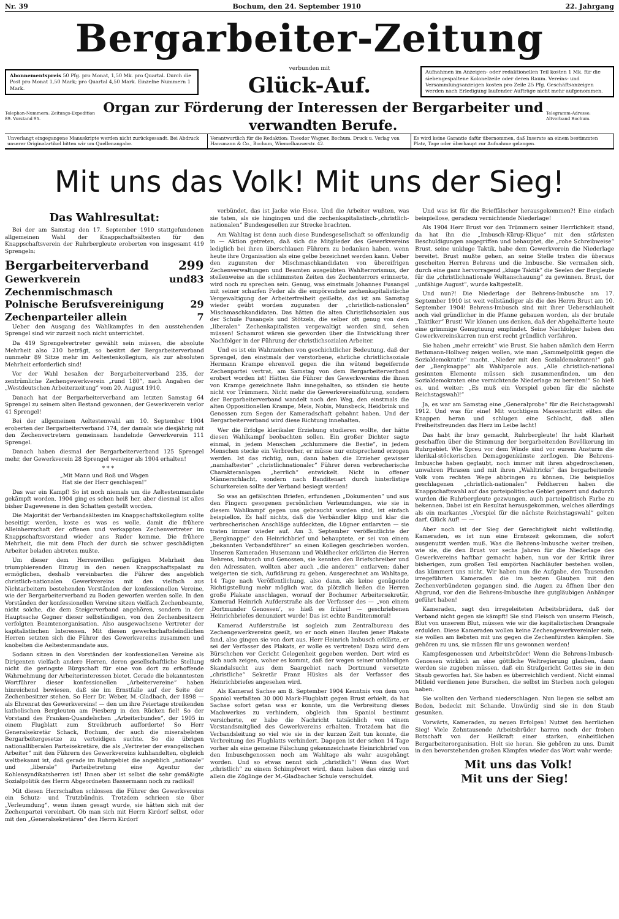Nr. 39 Bochum, den 24. September 1910 22. Jahrgang
Bergarbeiter-Zeitung
Abonnementspreis 50 Pfg. pro Monat, 1,50 Mk. pro Quartal. Durch die Post pro Monat 1,50 Mark; pro Quartal 4,50 Mark. Einzelne Nummern 1 Mark.
verbunden mit
Glück-Auf.
Aufnahmen im Anzeigen- oder redaktionellen Teil kosten 1 Mk. für die siebengespaltene Kolonelzeile oder deren Raum. Vereins- und Versammlungsanzeigen kosten pro Zeile 25 Pfg. Geschäftsanzeigen werden nach Erledigung laufender Aufträge nicht mehr aufgenommen.
Telephon-Nummern: Zeitungs-Expedition 89. Vorstand 95. Organ zur Förderung der Interessen der Bergarbeiter und verwandten Berufe. Telegramm-Adresse: Altverband Bochum.
Unverlangt eingegangene Manuskripte werden nicht zurückgesandt. Bei Abdruck unserer Originalartikel bitten wir um Quellenangabe.
Verantwortlich für die Redaktion: Theodor Wagner, Bochum. Druck u. Verlag von Hansmann & Co., Bochum, Wiemelhauserstr. 42.
Es wird keine Garantie dafür übernommen, daß Inserate an einem bestimmten Platz, Tage oder überhaupt zur Aufnahme gelangen.
Mit uns das Volk! Mit uns der Sieg!
Das Wahlresultat:
Bei der am Samstag den 17. September 1910 stattgefundenen allgemeinen Wahl der Knappschaftsältesten für den Knappschaftsverein der Ruhrbergleute eroberten von insgesamt 419 Sprengeln:
Bergarbeiterverband 299
Gewerkverein und Zechenmischmasch 83
Polnische Berufsvereinigung 29
Zechenparteiler allein 7
Ueber den Ausgang des Wahlkampfes in den ausstehenden Sprengel sind wir zurzeit noch nicht unterrichtet.
Da 419 Sprengelvertreter gewählt sein müssen, die absolute Mehrheit also 210 beträgt, so besitzt der Bergarbeiterverband nunmehr 89 Sitze mehr im Aeltestenkollegium, als zur absoluten Mehrheit erforderlich sind!
Vor der Wahl besaßen der Bergarbeiterverband 235, der zentrümliche Zechengewerkverein „rund 180“, nach Angaben der „Westdeutschen Arbeiterzeitung“ vom 20. August 1910.
Danach hat der Bergarbeiterverband am letzten Samstag 64 Sprengel zu seinem alten Bestand gewonnen, der Gewerkverein verlor 41 Sprengel!
Bei der allgemeinen Aeltestenwahl am 10. September 1904 eroberten der Bergarbeiterverband 174, der damals wie diesjährig mit den Zechenvertretern gemeinsam handelnde Gewerkverein 111 Sprengel.
Danach haben diesmal der Bergarbeiterverband 125 Sprengel mehr, der Gewerkverein 28 Sprengel weniger als 1904 erhalten!
* * *
„Mit Mann und Roß und Wagen
Hat sie der Herr geschlagen!“
Das war ein Kampf! So ist noch niemals um die Aeltestenmandate gekämpft worden. 1904 ging es schon heiß her, aber diesmal ist alles bisher Dagewesene in den Schatten gestellt worden.
Die Majorität der Verbandsältesten im Knappschaftskollegium sollte beseitigt werden, koste es was es wolle, damit die frühere Alleinherrschaft der offenen und verkappten Zechenvertreter im Knappschaftsvorstand wieder ans Ruder komme. Die frühere Mehrheit, die mit dem Fluch der durch sie schwer geschädigten Arbeiter beladen abtreten mußte.
Um dieser dem Herrenwillen gefügigen Mehrheit den triumphierenden Einzug in den neuen Knappschaftspalast zu ermöglichen, deshalb vereinbarten die Führer des angeblich christlich-nationalen Gewerkvereins mit den vielfach aus Nichtarbeitern bestehenden Vorständen der konfessionellen Vereine, wie der Bergarbeiterverband zu Boden geworfen werden solle. In den Vorständen der konfessionellen Vereine sitzen vielfach Zechenbeamte, nicht solche, die dem Steigerverband angehören, sondern in der Hauptsache Gegner dieser selbständigen, von den Zechenbesitzern verfolgten Beamtenorganisation. Also ausgewachsene Vertreter der kapitalistischen Interessen. Mit diesen gewerkschaftsfeindlichen Herren setzten sich die Führer des Gewerkvereins zusammen und knobelten die Aeltestenmandate aus.
Sodann sitzen in den Vorständen der konfessionellen Vereine als Dirigenten vielfach andere Herren, deren gesellschaftliche Stellung nicht die geringste Bürgschaft für eine von dort zu erhoffende Wahrnehmung der Arbeiterinteressen bietet. Gerade die bekanntesten Wortführer dieser konfessionellen „Arbeitervereine“ haben hinreichend bewiesen, daß sie im Ernstfalle auf der Seite der Zechenbesitzer stehen. So Herr Dr. Weber, M.-Gladbach, der 1898 — als Ehrenrat des Gewerkvereins! — den um ihre Feiertage streikenden katholischen Bergleuten am Piesberg in den Rücken fiel! So der Vorstand des Franken-Quandelschen „Arbeiterbundes“, der 1905 in einem Flugblatt zum Streikbruch aufforderte! So Herr Generalsekretär Schack, Bochum, der auch die miserabelsten Bergarbeitergesetze zu verteidigen suchte. So die übrigen nationalliberalen Parteisekretäre, die als „Vertreter der evangelischen Arbeiter“ mit den Führern des Gewerkvereins kuhhandelten, obgleich weltbekannt ist, daß gerade im Ruhrgebiet die angeblich „nationale“ und „liberale“ Parteibetretung eine Agentur der Kohlensyndikatsherren ist! Ihnen aber ist selbst die sehr gemäßigte Sozialpolitik des Herrn Abgeordneten Bassermann noch zu radikal!
Mit diesen Herrschaften schlossen die Führer des Gewerkvereins ein Schutz- und Trutzbündnis. Trotzdem schrieen sie über „Verleumdung“, wenn ihnen gesagt wurde, sie hätten sich mit der Zechenpartei vereinbart. Ob man sich mit Herrn Kirdorf selbst, oder mit den „Generalsekretären“ des Herrn Kirdorf
verbündet, das ist Jacke wie Hose. Und die Arbeiter wußten, was sie taten, als sie hingingen und die zechenkapitalistisch-„christlich-nationalen“ Bundesgesellen zur Strecke brachten.
Am Wahltag ist denn auch diese Bundesgesellschaft so offenkundig in — Aktion getreten, daß sich die Mitglieder des Gewerkvereins lediglich bei ihren überschlauen Führern zu bedanken haben, wenn heute ihre Organisation als eine gelbe bezeichnet werden kann. Ueber den zugunsten der Mischmaschkandidaten von übereifrigen Zechenverwaltungen und Beamten ausgeübten Wahlterrorismus, der stellenweise an die schlimmsten Zeiten des Zechenterrors erinnerte, wird noch zu sprechen sein. Genug, was einstmals Johannes Fusangel mit seiner scharfen Feder als die empörendste zechenkapitalistische Vergewaltigung der Arbeiterfreiheit geißelte, das ist am Samstag wieder geübt worden zugunsten der „christlich-nationalen“ Mischmaschkandidaten. Das hätten die alten Christlichsozialen aus der Schule Fusangels und Stötzels, die selber oft genug von dem „liberalen“ Zechenkapitalisten vergewaltigt worden sind, sehen müssen! Schamrot wären sie geworden über die Entwicklung ihrer Nachfolger in der Führung der christlichsozialen Arbeiter.
Und es ist ein Wahrzeichen von geschichtlicher Bedeutung, daß der Sprengel, den einstmals der verstorbene, ehrliche christlichsoziale Hermann Krampe ehrenvoll gegen die ihn wütend begeifernde Zechenpartei vertrat, am Samstag von dem Bergarbeiterverband erobert worden ist! Hätten die Führer des Gewerkvereins die ihnen von Krampe gezeichnete Bahn innegehalten, so ständen sie heute nicht vor Trümmern. Nicht mehr die Gewerkvereinsführung, sondern der Bergarbeiterverband wandelt noch den Weg, den einstmals die alten Oppositionellen Krampe, Meis, Nobis, Munsbeck, Heidbrink und Genossen zum Segen der Kameradschaft gebahnt haben. Und der Bergarbeiterverband wird diese Richtung innehalten.
Wer die Erfolge klerikaler Erziehung studieren wollte, der hätte diesen Wahlkampf beobachten sollen. Ein großer Dichter sagte einmal, in jedem Menschen „schlummere die Bestie“, in jedem Menschen stecke ein Verbrecher, er müsse nur entsprechend erzogen werden. Ist das richtig, nun, dann haben die Erzieher gewisser „namhaftester“ „christlichnationaler“ Führer deren verbrecherische Charakteranlagen „herrlich“ entwickelt. Nicht in offener Männerschlacht, sondern nach Banditenart durch hinterlistige Schurkereien sollte der Verband besiegt werden!
So was an gefälschten Briefen, erfundenen „Dokumenten“ und aus den Fingern gesogenen persönlichen Verleumdungen, wie sie in diesem Wahlkampf gegen uns gebraucht worden sind, ist einfach beispiellos. Es half nichts, daß die Verbändler klipp und klar die verbrecherischen Anschläge aufdeckten, die Lügner entlarvten — sie traten immer wieder auf. Am 3. September veröffentlichte der „Bergknappe“ den Heinrichbrief und behauptete, er sei von einem „bekannten Verbandsführer“ an einen Kollegen geschrieben worden. Unseren Kameraden Husemann und Waldhecker erklärten die Herren Behrens, Imbusch und Genossen, sie kennten den Briefschreiber und den Adressaten, wollten aber auch „die anderen“ entlarven; daher weigerten sie sich, Aufklärung zu geben. Ausgerechnet am Wahltage, 14 Tage nach Veröffentlichung, also dann, als keine genügende Richtigstellung mehr möglich war, da plötzlich ließen die Herren große Plakate anschlagen, worauf der Bochumer Arbeitersekretär, Kamerad Heinrich Aufderstraße als der Verfasser des — „von einem ‚Dortmunder Genossen‘, so hieß es früher! — geschriebenen Heinrichbriefes denunziert wurde! Das ist echte Banditenmoral!
Kamerad Aufderstraße ist sogleich zum Zentralbureau des Zechengewerkvereins geeilt, wo er noch einen Haufen jener Plakate fand, also gingen sie von dort aus. Herr Heinrich Imbusch erklärte, er sei der Verfasser des Plakats, er wolle es vertreten! Dazu wird dem Bürschchen vor Gericht Gelegenheit gegeben werden. Dort wird es sich auch zeigen, woher es kommt, daß der wegen seiner unbändigen Skandalsucht aus dem Saargebiet nach Dortmund versetzte „christliche“ Sekretär Franz Hüskes als der Verfasser des Heinrichbriefes angesehen wird.
Als Kamerad Sachse am 8. September 1904 Kenntnis von dem von Spaniol verfaßten 30 000 Mark-Flugblatt gegen Brust erhielt, da hat Sachse sofort getan was er konnte, um die Verbreitung dieses Machwerkes zu verhindern, obgleich ihm Spaniol bestimmt versicherte, er habe die Nachricht tatsächlich von einem Vorstandsmitglied des Gewerkvereins erhalten. Trotzdem hat die Verbandsleitung so viel wie sie in der kurzen Zeit tun konnte, die Verbreitung des Flugblatts verhindert. Dagegen ist der schon 14 Tage vorher als eine gemeine Fälschung gekennzeichnete Heinrichbrief von den Imbuschgenossen noch am Wahltage als wahr ausgehängt worden. Und so etwas nennt sich „christlich“! Wenn das Wort „christlich“ zu einem Schimpfwort wird, dann haben das einzig und allein die Zöglinge der M.-Gladbacher Schule verschuldet.
Und was ist für die Brieffälscher herausgekommen?! Eine einfach beispiellose, geradezu vernichtende Niederlage!
Als 1904 Herr Brust vor den Trümmern seiner Herrlichkeit stand, da hat ihn die „Imbusch-Kürup-Klique“ mit den stärksten Beschuldigungen angegriffen und behauptet, die „rohe Schreibweise“ Brust, seine unkluge Taktik, habe dem Gewerkverein die Niederlage bereitet. Brust mußte gehen, an seine Stelle traten die überaus gescheiten Herren Behrens und die Imbusche. Sie vermaßen sich, durch eine ganz hervorragend „kluge Taktik“ die Seelen der Bergleute für die „christlichnationale Weltanschauung“ zu gewinnen. Brust, der „unfähige August“, wurde kaltgestellt.
Und nun?! Die Niederlage der Behrens-Imbusche am 17. September 1910 ist weit vollständiger als die des Herrn Brust am 10. September 1904! Behrens-Imbusch sind mit ihrer Ueberschlauheit noch viel gründlicher in die Pfanne gehauen worden, als der brutale „Taktiker“ Brust! Wir können uns denken, daß der Abgehalfterte heute eine grimmige Genugtuung empfindet. Seine Nachfolger haben den Gewerkvereinskarren nun erst recht gründlich verfahren.
Sie haben „mehr erreicht“ wie Brust. Sie haben nämlich dem Herrn Bethmann-Hollweg zeigen wollen, wie man „Sammelpolitik gegen die Sozialdemokratie“ macht. „Nieder mit den Sozialdemokraten!“ gab der „Bergknappe“ als Wahlparole aus. „Alle christlich-national gesinnten Elemente müssen sich zusammenfinden, um den Sozialdemokraten eine vernichtende Niederlage zu bereiten!“ So hieß es, und weiter: „Es muß ein Vorspiel geben für die nächste Reichstagswahl!“
Ja, es war am Samstag eine „Generalprobe“ für die Reichstagswahl 1912. Und was für eine! Mit wuchtigem Massenschritt eilten die Knappen heran und schlugen eine Schlacht, daß allen Freiheitsfreunden das Herz im Leibe lacht!
Das habt ihr brav gemacht, Ruhrbergleute! Ihr habt Klarheit geschaffen über die Stimmung der bergarbeitenden Bevölkerung im Ruhrgebiet. Wie Spreu vor dem Winde sind vor eurem Ansturm die klerikal-stöckerischen Demagogenkünste zerflogen. Die Behrens-Imbusche haben geglaubt, noch immer mit ihren abgedroschenen, unwahren Phrasen und mit ihren „Wahltricks“ das bergarbeitende Volk vom rechten Wege abbringen zu können. Die beispiellos geschlagenen „christlich-nationalen“ Feldherren haben die Knappschaftswahl auf das parteipolitische Gebiet gezerrt und dadurch wurden die Ruhrbergleute gezwungen, auch parteipolitisch Farbe zu bekennen. Dabei ist ein Resultat herausgekommen, welches allerdings als ein markantes „Vorspiel für die nächste Reichstagswahl“ gelten darf. Glück Auf! — —
Aber noch ist der Sieg der Gerechtigkeit nicht vollständig. Kameraden, es ist nun eine Erntezeit gekommen, die sofort ausgenutzt werden muß. Was die Behrens-Imbusche weiter treiben, wie sie, die den Brust vor sechs Jahren für die Niederlage des Gewerkvereins haftbar gemacht haben, nun vor der Kritik ihrer bisherigen, zum großen Teil empörten Nachläufer bestehen wollen, das kümmert uns nicht. Wir haben nun die Aufgabe, den Tausenden irregeführten Kameraden die im besten Glauben mit den Zechenverbündeten gegangen sind, die Augen zu öffnen über den Abgrund, vor den die Behrens-Imbusche ihre gutgläubigen Anhänger geführt haben!
Kameraden, sagt den irregeleiteten Arbeitsbrüdern, daß der Verband nicht gegen sie kämpft! Sie sind Fleisch von unserm Fleisch, Blut von unserem Blut, müssen wie wir die kapitalistischen Drangsale erdulden. Diese Kameraden wollen keine Zechengewerkvereinler sein, sie wollen am liebsten mit uns gegen die Zechenfürsten kämpfen. Sie gehören zu uns, sie müssen für uns gewonnen werden!
Kampfesgenossen und Arbeitsbrüder! Wenn die Behrens-Imbusch-Genossen wirklich an eine göttliche Weltregierung glauben, dann werden sie zugeben müssen, daß ein Strafgericht Gottes sie in den Staub geworfen hat. Sie haben es überreichlich verdient. Nicht einmal Mitleid verdienen jene Burschen, die selbst im Sterben noch gelogen haben.
Sie wollten den Verband niederschlagen. Nun liegen sie selbst am Boden, bedeckt mit Schande. Unwürdig sind sie in den Staub gesunken.
Vorwärts, Kameraden, zu neuen Erfolgen! Nutzet den herrlichen Sieg! Viele Zehntausende Arbeitsbrüder harren noch der frohen Botschaft von der Heilkraft einer starken, einheitlichen Bergarbeiterorganisation. Holt sie heran. Sie gehören zu uns. Damit in den bevorstehenden großen Kämpfen wieder das Wort wahr werde:
Mit uns das Volk!
Mit uns der Sieg!